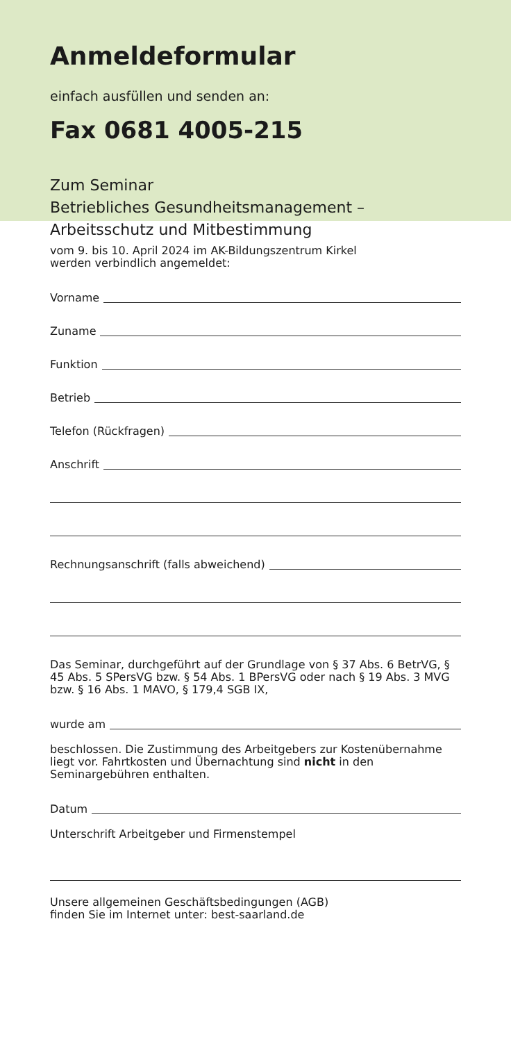Anmeldeformular
einfach ausfüllen und senden an:
Fax 0681 4005-215
Zum Seminar
Betriebliches Gesundheitsmanagement –
Arbeitsschutz und Mitbestimmung
vom 9. bis 10. April 2024 im AK-Bildungszentrum Kirkel
werden verbindlich angemeldet:
Vorname
Zuname
Funktion
Betrieb
Telefon (Rückfragen)
Anschrift
Rechnungsanschrift (falls abweichend)
Das Seminar, durchgeführt auf der Grundlage von § 37 Abs. 6 BetrVG, § 45 Abs. 5 SPersVG bzw. § 54 Abs. 1 BPersVG oder nach § 19 Abs. 3 MVG bzw. § 16 Abs. 1 MAVO, § 179,4 SGB IX,
wurde am
beschlossen. Die Zustimmung des Arbeitgebers zur Kostenübernahme liegt vor. Fahrtkosten und Übernachtung sind nicht in den Seminargebühren enthalten.
Datum
Unterschrift Arbeitgeber und Firmenstempel
Unsere allgemeinen Geschäftsbedingungen (AGB)
finden Sie im Internet unter: best-saarland.de